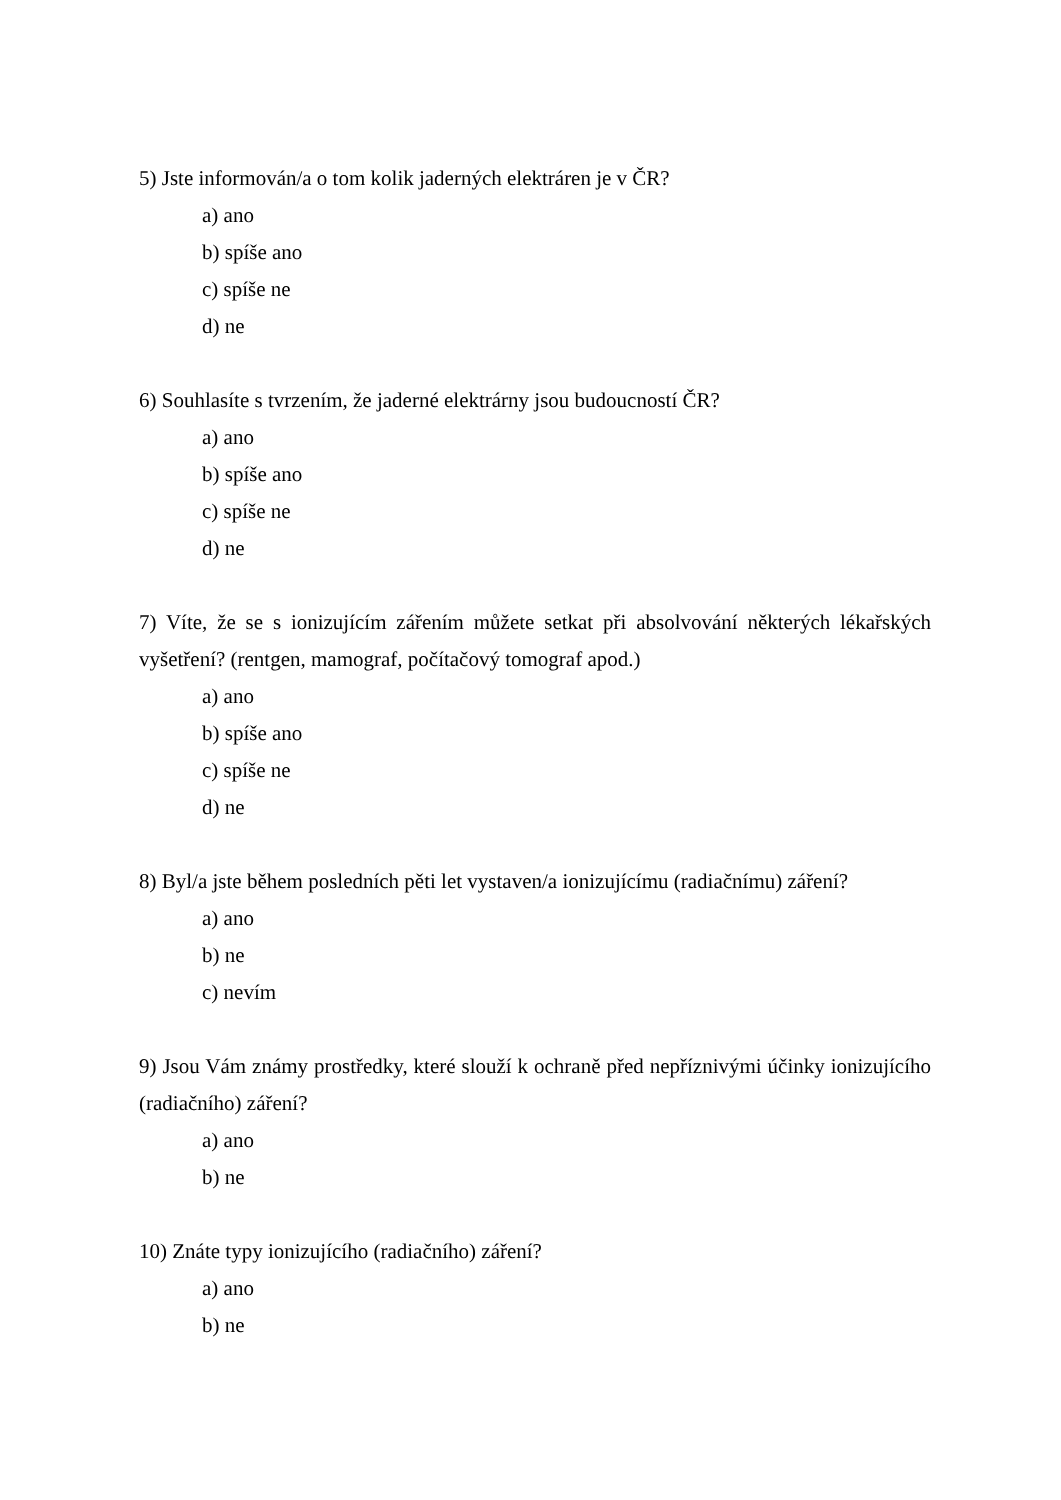5) Jste informován/a o tom kolik jaderných elektráren je v ČR?
a) ano
b) spíše ano
c) spíše ne
d) ne
6) Souhlasíte s tvrzením, že jaderné elektrárny jsou budoucností ČR?
a) ano
b) spíše ano
c) spíše ne
d) ne
7) Víte, že se s ionizujícím zářením můžete setkat při absolvování některých lékařských vyšetření? (rentgen, mamograf, počítačový tomograf apod.)
a) ano
b) spíše ano
c) spíše ne
d) ne
8) Byl/a jste během posledních pěti let vystaven/a ionizujícímu (radiačnímu) záření?
a) ano
b) ne
c) nevím
9) Jsou Vám známy prostředky, které slouží k ochraně před nepříznivými účinky ionizujícího (radiačního) záření?
a) ano
b) ne
10) Znáte typy ionizujícího (radiačního) záření?
a) ano
b) ne